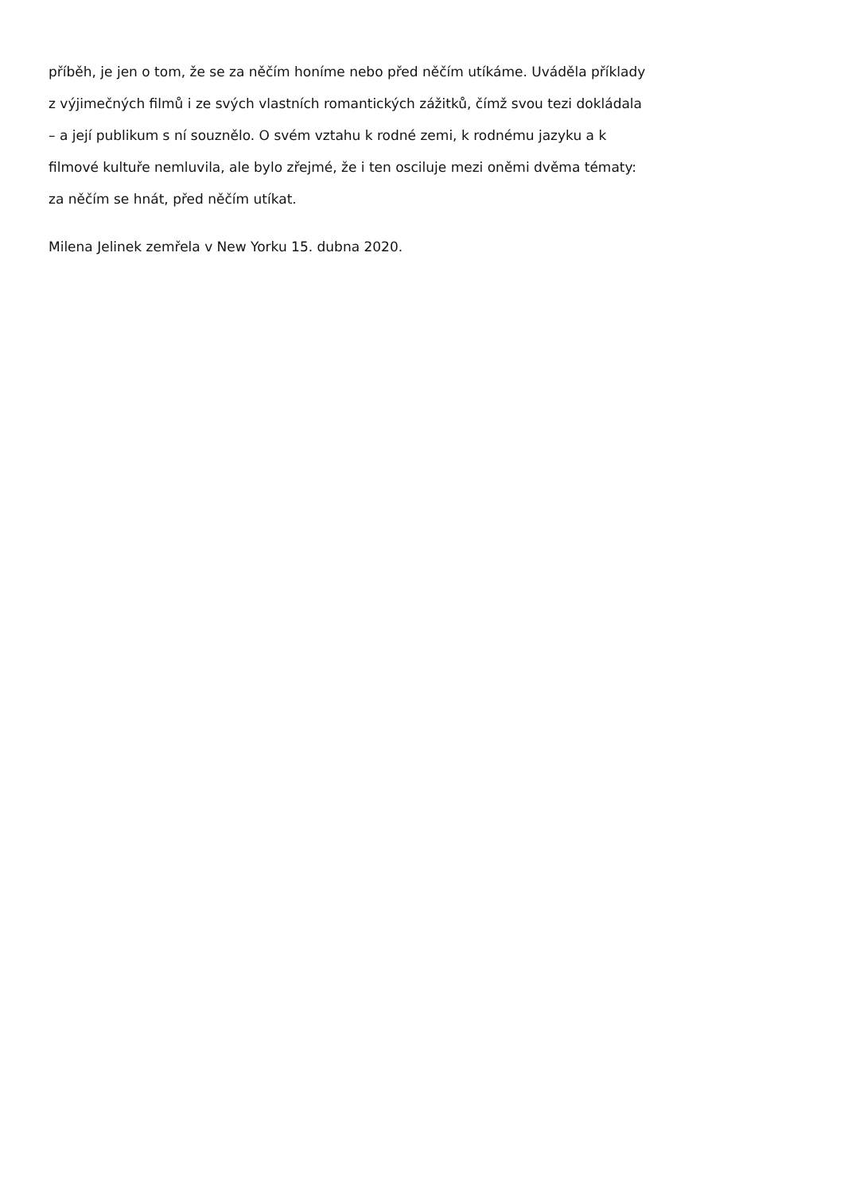příběh, je jen o tom, že se za něčím honíme nebo před něčím utíkáme. Uváděla příklady
z výjimečných filmů i ze svých vlastních romantických zážitků, čímž svou tezi dokládala
– a její publikum s ní souznělo. O svém vztahu k rodné zemi, k rodnému jazyku a k
filmové kultuře nemluvila, ale bylo zřejmé, že i ten osciluje mezi oněmi dvěma tématy:
za něčím se hnát, před něčím utíkat.
Milena Jelinek zemřela v New Yorku 15. dubna 2020.